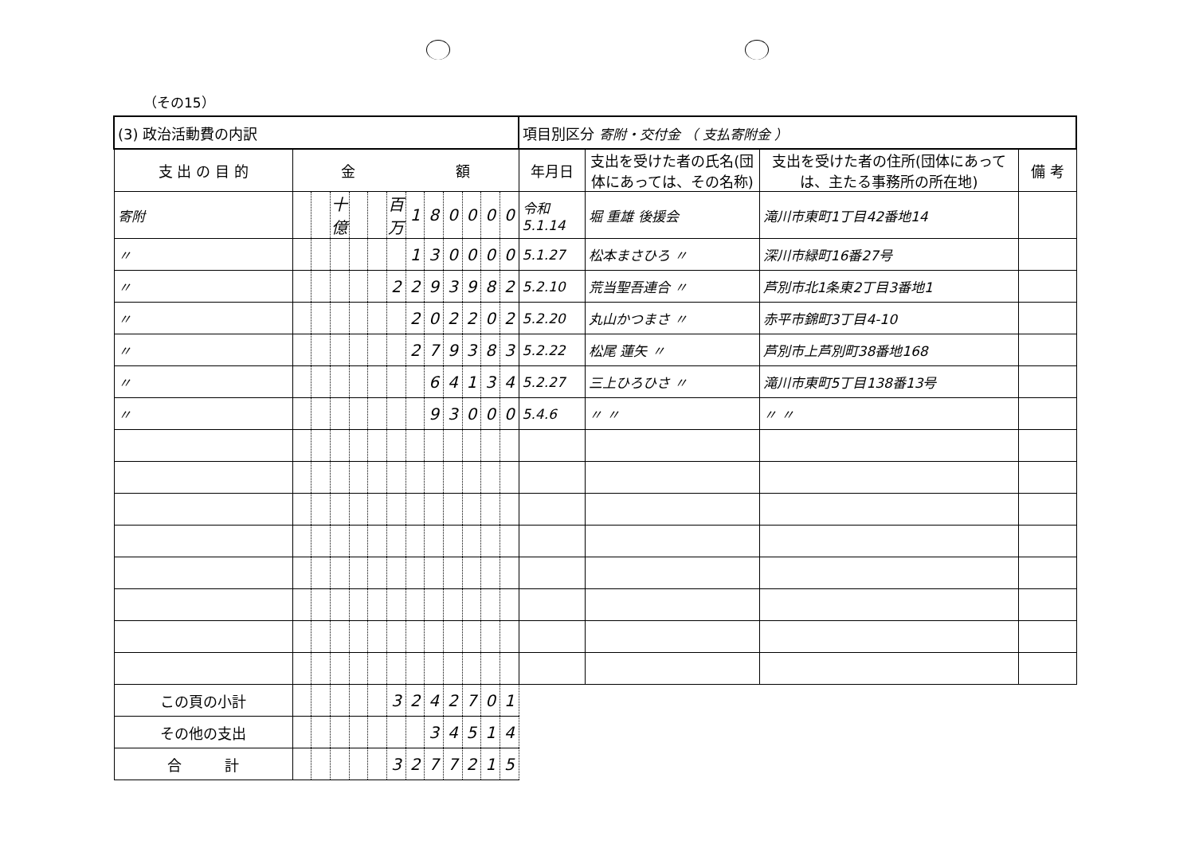（その15）
| (3) 政治活動費の内訳 | | | | | | | | | | | | | 項目別区分 寄附・交付金 （ 支払寄附金 ） | | | |
| 支 出 の 目 的 | 金 額 | | | | | | | | | | | | 年月日 | 支出を受けた者の氏名(団体にあっては、その名称) | 支出を受けた者の住所(団体にあっては、主たる事務所の所在地) | 備 考 |
| 寄附 | | | 十億 | | | 百万 | 1 | 8 | 0 | 0 | 0 | 0 | 令和 5.1.14 | 堀 重雄 後援会 | 滝川市東町1丁目42番地14 | |
| 〃 | | | | | | | 1 | 3 | 0 | 0 | 0 | 0 | 5.1.27 | 松本まさひろ 〃 | 深川市緑町16番27号 | |
| 〃 | | | | | | 2 | 2 | 9 | 3 | 9 | 8 | 2 | 5.2.10 | 荒当聖吾連合 〃 | 芦別市北1条東2丁目3番地1 | |
| 〃 | | | | | | | 2 | 0 | 2 | 2 | 0 | 2 | 5.2.20 | 丸山かつまさ 〃 | 赤平市錦町3丁目4-10 | |
| 〃 | | | | | | | 2 | 7 | 9 | 3 | 8 | 3 | 5.2.22 | 松尾 蓮矢 〃 | 芦別市上芦別町38番地168 | |
| 〃 | | | | | | | | 6 | 4 | 1 | 3 | 4 | 5.2.27 | 三上ひろひさ 〃 | 滝川市東町5丁目138番13号 | |
| 〃 | | | | | | | | 9 | 3 | 0 | 0 | 0 | 5.4.6 | 〃 〃 | 〃 〃 | |
| この頁の小計 | | | | | | 3 | 2 | 4 | 2 | 7 | 0 | 1 | | | | |
| その他の支出 | | | | | | | | 3 | 4 | 5 | 1 | 4 | | | | |
| 合 計 | | | | | | 3 | 2 | 7 | 7 | 2 | 1 | 5 | | | | |